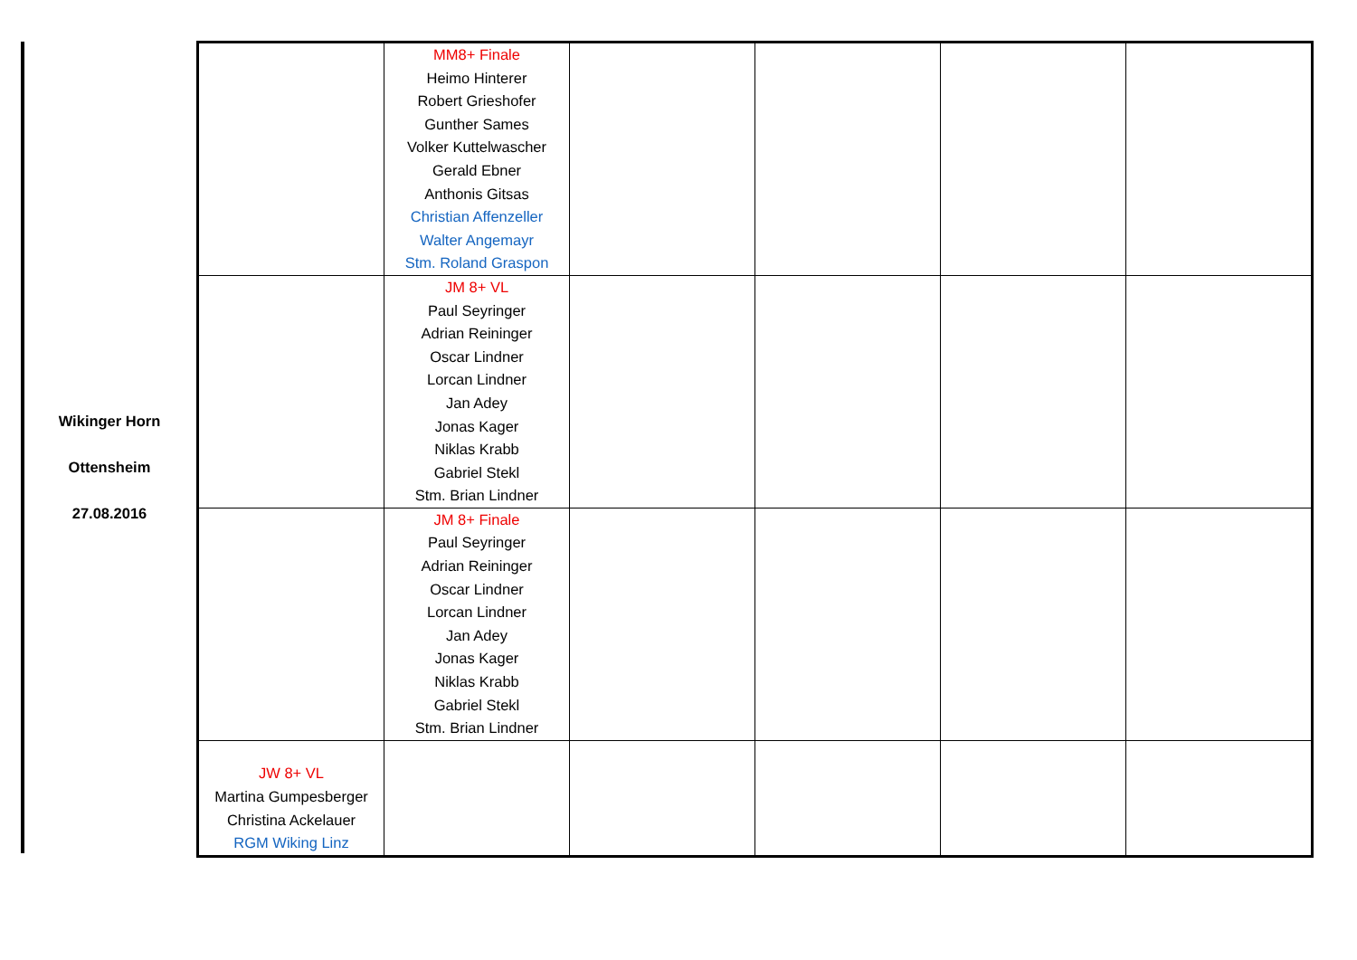Wikinger Horn
Ottensheim
27.08.2016
| | MM8+ Finale Heimo Hinterer Robert Grieshofer Gunther Sames Volker Kuttelwascher Gerald Ebner Anthonis Gitsas Christian Affenzeller Walter Angemayr Stm. Roland Graspon | | | | |
| | JM 8+ VL Paul Seyringer Adrian Reininger Oscar Lindner Lorcan Lindner Jan Adey Jonas Kager Niklas Krabb Gabriel Stekl Stm. Brian Lindner | | | | |
| | JM 8+ Finale Paul Seyringer Adrian Reininger Oscar Lindner Lorcan Lindner Jan Adey Jonas Kager Niklas Krabb Gabriel Stekl Stm. Brian Lindner | | | | |
| JW 8+ VL Martina Gumpesberger Christina Ackelauer RGM Wiking Linz | | | | | |